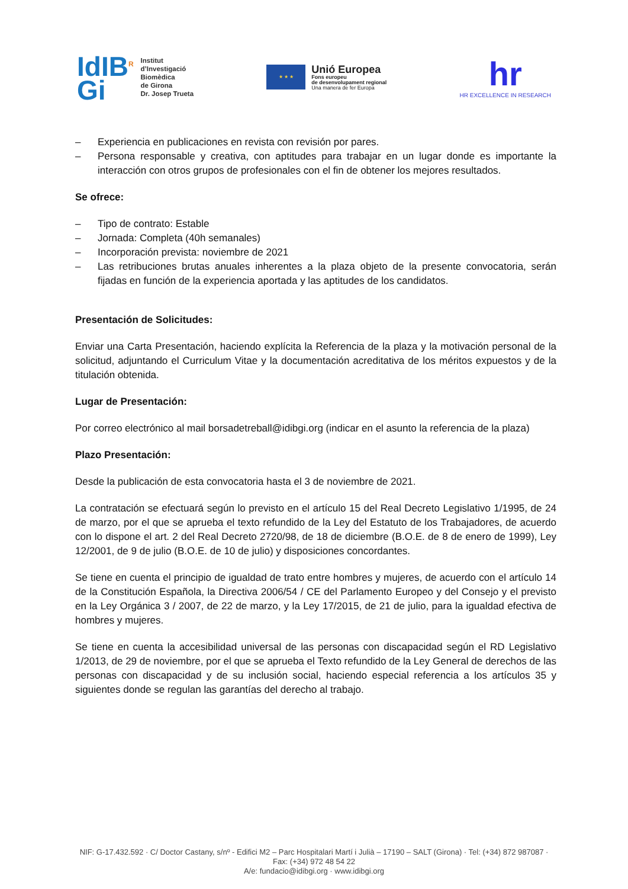IdIB<sup>R</sup>
Gi
Institut
d’Investigació
Biomèdica
de Girona
Dr. Josep Trueta
★ ★ ★
Unió Europea
Fons europeu
de desenvolupament regional
Una manera de fer Europa
hr
HR EXCELLENCE IN RESEARCH
– Experiencia en publicaciones en revista con revisión por pares.
– Persona responsable y creativa, con aptitudes para trabajar en un lugar donde es importante la interacción con otros grupos de profesionales con el fin de obtener los mejores resultados.
Se ofrece:
– Tipo de contrato: Estable
– Jornada: Completa (40h semanales)
– Incorporación prevista: noviembre de 2021
– Las retribuciones brutas anuales inherentes a la plaza objeto de la presente convocatoria, serán fijadas en función de la experiencia aportada y las aptitudes de los candidatos.
Presentación de Solicitudes:
Enviar una Carta Presentación, haciendo explícita la Referencia de la plaza y la motivación personal de la solicitud, adjuntando el Curriculum Vitae y la documentación acreditativa de los méritos expuestos y de la titulación obtenida.
Lugar de Presentación:
Por correo electrónico al mail borsadetreball@idibgi.org (indicar en el asunto la referencia de la plaza)
Plazo Presentación:
Desde la publicación de esta convocatoria hasta el 3 de noviembre de 2021.
La contratación se efectuará según lo previsto en el artículo 15 del Real Decreto Legislativo 1/1995, de 24 de marzo, por el que se aprueba el texto refundido de la Ley del Estatuto de los Trabajadores, de acuerdo con lo dispone el art. 2 del Real Decreto 2720/98, de 18 de diciembre (B.O.E. de 8 de enero de 1999), Ley 12/2001, de 9 de julio (B.O.E. de 10 de julio) y disposiciones concordantes.
Se tiene en cuenta el principio de igualdad de trato entre hombres y mujeres, de acuerdo con el artículo 14 de la Constitución Española, la Directiva 2006/54 / CE del Parlamento Europeo y del Consejo y el previsto en la Ley Orgánica 3 / 2007, de 22 de marzo, y la Ley 17/2015, de 21 de julio, para la igualdad efectiva de hombres y mujeres.
Se tiene en cuenta la accesibilidad universal de las personas con discapacidad según el RD Legislativo 1/2013, de 29 de noviembre, por el que se aprueba el Texto refundido de la Ley General de derechos de las personas con discapacidad y de su inclusión social, haciendo especial referencia a los artículos 35 y siguientes donde se regulan las garantías del derecho al trabajo.
NIF: G-17.432.592 · C/ Doctor Castany, s/nº - Edifici M2 – Parc Hospitalari Martí i Julià – 17190 – SALT (Girona) · Tel: (+34) 872 987087 · Fax: (+34) 972 48 54 22
A/e: fundacio@idibgi.org · www.idibgi.org